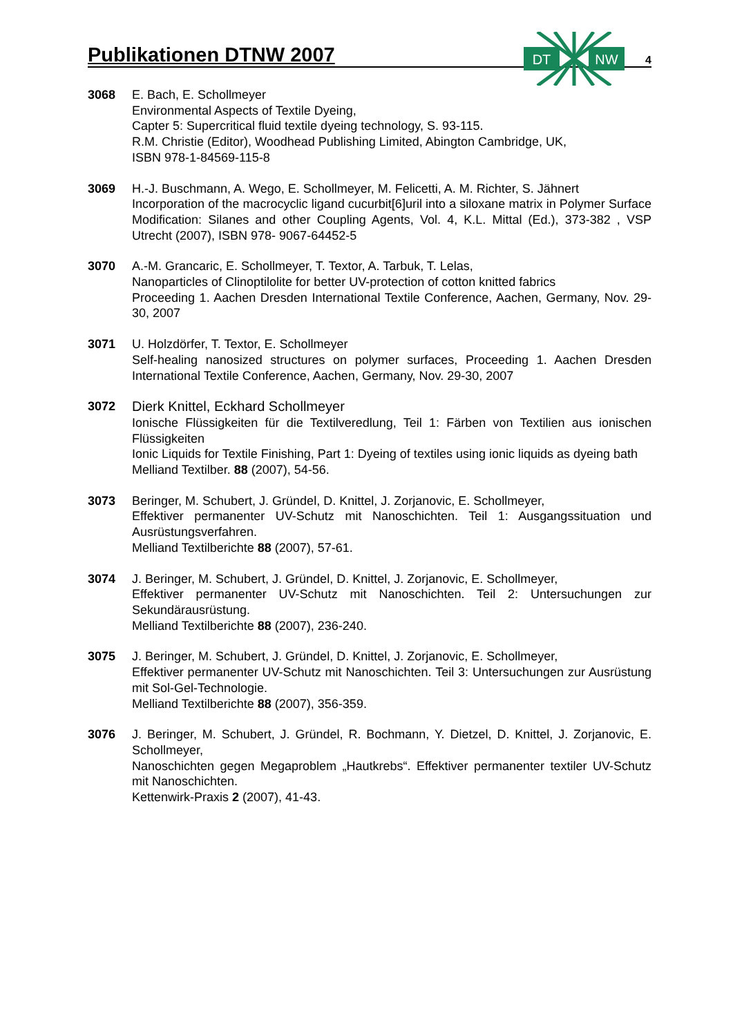Publikationen DTNW 2007
4
DT
NW
3068 E. Bach, E. Schollmeyer
Environmental Aspects of Textile Dyeing,
Capter 5: Supercritical fluid textile dyeing technology, S. 93-115.
R.M. Christie (Editor), Woodhead Publishing Limited, Abington Cambridge, UK,
ISBN 978-1-84569-115-8
3069 H.-J. Buschmann, A. Wego, E. Schollmeyer, M. Felicetti, A. M. Richter, S. Jähnert
Incorporation of the macrocyclic ligand cucurbit[6]uril into a siloxane matrix in Polymer Surface Modification: Silanes and other Coupling Agents, Vol. 4, K.L. Mittal (Ed.), 373-382 , VSP Utrecht (2007), ISBN 978- 9067-64452-5
3070 A.-M. Grancaric, E. Schollmeyer, T. Textor, A. Tarbuk, T. Lelas,
Nanoparticles of Clinoptilolite for better UV-protection of cotton knitted fabrics
Proceeding 1. Aachen Dresden International Textile Conference, Aachen, Germany, Nov. 29-30, 2007
3071 U. Holzdörfer, T. Textor, E. Schollmeyer
Self-healing nanosized structures on polymer surfaces, Proceeding 1. Aachen Dresden International Textile Conference, Aachen, Germany, Nov. 29-30, 2007
3072 Dierk Knittel, Eckhard Schollmeyer
Ionische Flüssigkeiten für die Textilveredlung, Teil 1: Färben von Textilien aus ionischen Flüssigkeiten
Ionic Liquids for Textile Finishing, Part 1: Dyeing of textiles using ionic liquids as dyeing bath
Melliand Textilber. 88 (2007), 54-56.
3073 Beringer, M. Schubert, J. Gründel, D. Knittel, J. Zorjanovic, E. Schollmeyer,
Effektiver permanenter UV-Schutz mit Nanoschichten. Teil 1: Ausgangssituation und Ausrüstungsverfahren.
Melliand Textilberichte 88 (2007), 57-61.
3074 J. Beringer, M. Schubert, J. Gründel, D. Knittel, J. Zorjanovic, E. Schollmeyer,
Effektiver permanenter UV-Schutz mit Nanoschichten. Teil 2: Untersuchungen zur Sekundärausrüstung.
Melliand Textilberichte 88 (2007), 236-240.
3075 J. Beringer, M. Schubert, J. Gründel, D. Knittel, J. Zorjanovic, E. Schollmeyer,
Effektiver permanenter UV-Schutz mit Nanoschichten. Teil 3: Untersuchungen zur Ausrüstung mit Sol-Gel-Technologie.
Melliand Textilberichte 88 (2007), 356-359.
3076 J. Beringer, M. Schubert, J. Gründel, R. Bochmann, Y. Dietzel, D. Knittel, J. Zorjanovic, E. Schollmeyer,
Nanoschichten gegen Megaproblem „Hautkrebs“. Effektiver permanenter textiler UV-Schutz mit Nanoschichten.
Kettenwirk-Praxis 2 (2007), 41-43.